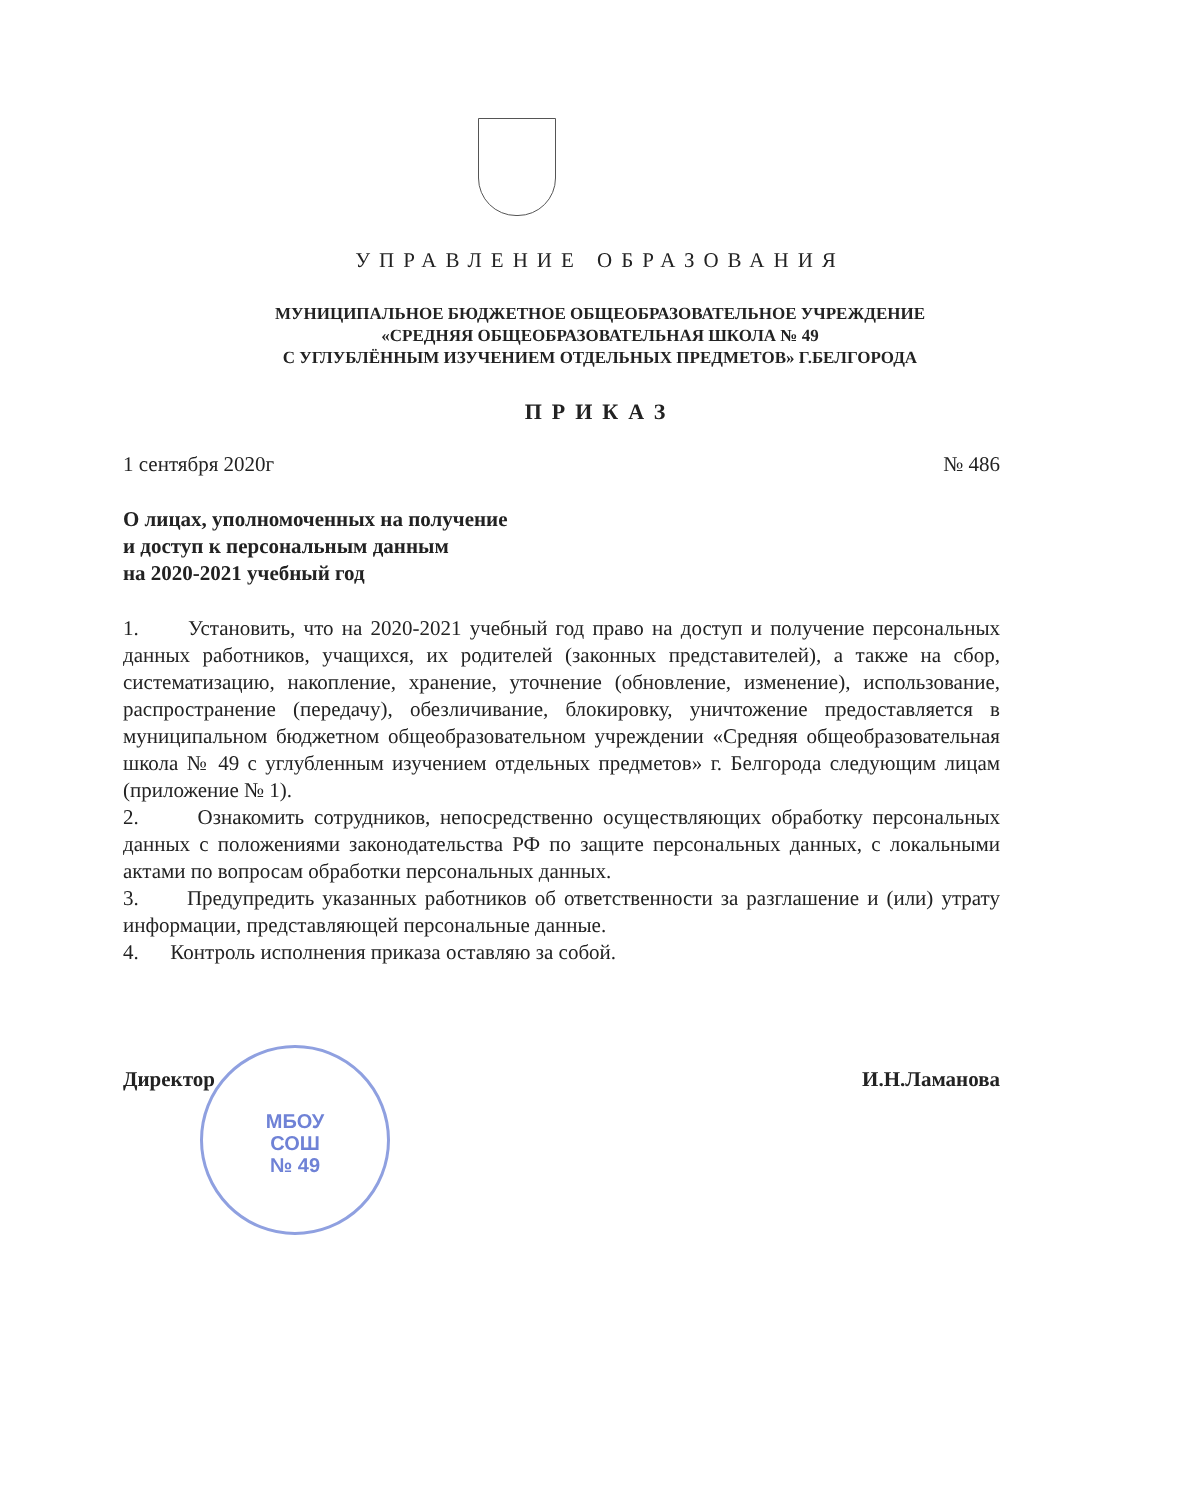УПРАВЛЕНИЕ ОБРАЗОВАНИЯ
МУНИЦИПАЛЬНОЕ БЮДЖЕТНОЕ ОБЩЕОБРАЗОВАТЕЛЬНОЕ УЧРЕЖДЕНИЕ
«СРЕДНЯЯ ОБЩЕОБРАЗОВАТЕЛЬНАЯ ШКОЛА № 49
С УГЛУБЛЁННЫМ ИЗУЧЕНИЕМ ОТДЕЛЬНЫХ ПРЕДМЕТОВ» Г.БЕЛГОРОДА
ПРИКАЗ
1 сентября 2020г № 486
О лицах, уполномоченных на получение
и доступ к персональным данным
на 2020-2021 учебный год
1. Установить, что на 2020-2021 учебный год право на доступ и получение персональных данных работников, учащихся, их родителей (законных представителей), а также на сбор, систематизацию, накопление, хранение, уточнение (обновление, изменение), использование, распространение (передачу), обезличивание, блокировку, уничтожение предоставляется в муниципальном бюджетном общеобразовательном учреждении «Средняя общеобразовательная школа № 49 с углубленным изучением отдельных предметов» г. Белгорода следующим лицам (приложение № 1).
2. Ознакомить сотрудников, непосредственно осуществляющих обработку персональных данных с положениями законодательства РФ по защите персональных данных, с локальными актами по вопросам обработки персональных данных.
3. Предупредить указанных работников об ответственности за разглашение и (или) утрату информации, представляющей персональные данные.
4. Контроль исполнения приказа оставляю за собой.
Директор И.Н.Ламанова
МБОУ
СОШ
№ 49